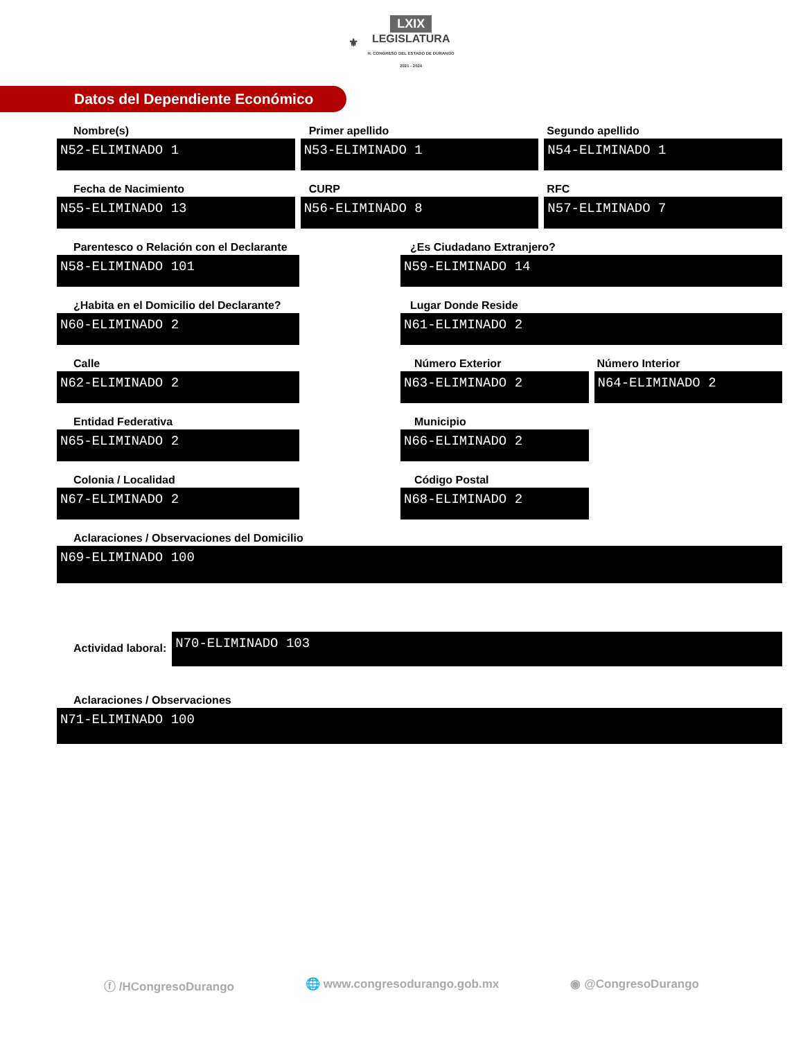⚜ LXIX
LEGISLATURA
H. CONGRESO DEL ESTADO DE DURANGO
2021 - 2024
Datos del Dependiente Económico
Nombre(s)
N52-ELIMINADO 1
Primer apellido
N53-ELIMINADO 1
Segundo apellido
N54-ELIMINADO 1
Fecha de Nacimiento
N55-ELIMINADO 13
CURP
N56-ELIMINADO 8
RFC
N57-ELIMINADO 7
Parentesco o Relación con el Declarante
N58-ELIMINADO 101
¿Es Ciudadano Extranjero?
N59-ELIMINADO 14
¿Habita en el Domicilio del Declarante?
N60-ELIMINADO 2
Lugar Donde Reside
N61-ELIMINADO 2
Calle
N62-ELIMINADO 2
Número Exterior
N63-ELIMINADO 2
Número Interior
N64-ELIMINADO 2
Entidad Federativa
N65-ELIMINADO 2
Municipio
N66-ELIMINADO 2
Colonia / Localidad
N67-ELIMINADO 2
Código Postal
N68-ELIMINADO 2
Aclaraciones / Observaciones del Domicilio
N69-ELIMINADO 100
Actividad laboral:
N70-ELIMINADO 103
Aclaraciones / Observaciones
N71-ELIMINADO 100
ⓕ /HCongresoDurango 🌐 www.congresodurango.gob.mx ◉ @CongresoDurango